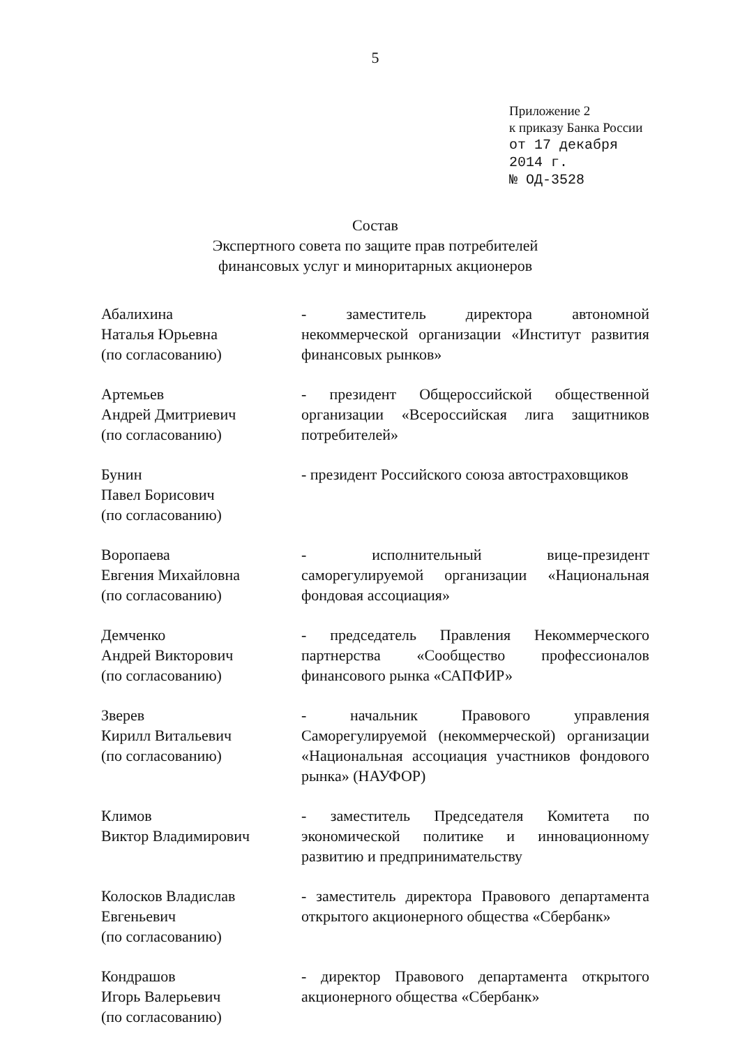5
Приложение 2
к приказу Банка России
от 17 декабря 2014 г.
№ ОД-3528
Состав
Экспертного совета по защите прав потребителей
финансовых услуг и миноритарных акционеров
Абалихина
Наталья Юрьевна
(по согласованию)
- заместитель директора автономной некоммерческой организации «Институт развития финансовых рынков»
Артемьев
Андрей Дмитриевич
(по согласованию)
- президент Общероссийской общественной организации «Всероссийская лига защитников потребителей»
Бунин
Павел Борисович
(по согласованию)
- президент Российского союза автостраховщиков
Воропаева
Евгения Михайловна
(по согласованию)
- исполнительный вице-президент саморегулируемой организации «Национальная фондовая ассоциация»
Демченко
Андрей Викторович
(по согласованию)
- председатель Правления Некоммерческого партнерства «Сообщество профессионалов финансового рынка «САПФИР»
Зверев
Кирилл Витальевич
(по согласованию)
- начальник Правового управления Саморегулируемой (некоммерческой) организации «Национальная ассоциация участников фондового рынка» (НАУФОР)
Климов
Виктор Владимирович
- заместитель Председателя Комитета по экономической политике и инновационному развитию и предпринимательству
Колосков Владислав
Евгеньевич
(по согласованию)
- заместитель директора Правового департамента открытого акционерного общества «Сбербанк»
Кондрашов
Игорь Валерьевич
(по согласованию)
- директор Правового департамента открытого акционерного общества «Сбербанк»